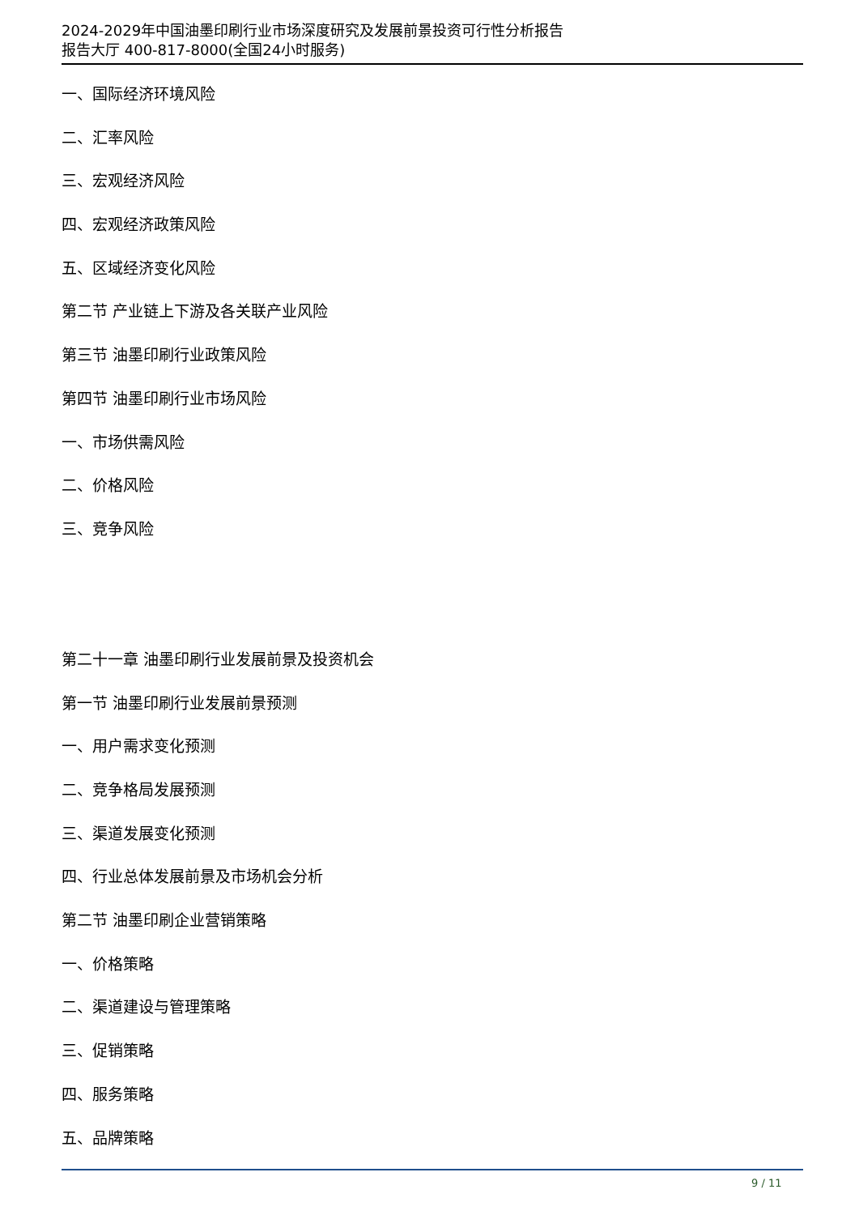2024-2029年中国油墨印刷行业市场深度研究及发展前景投资可行性分析报告
报告大厅 400-817-8000(全国24小时服务)
一、国际经济环境风险
二、汇率风险
三、宏观经济风险
四、宏观经济政策风险
五、区域经济变化风险
第二节 产业链上下游及各关联产业风险
第三节 油墨印刷行业政策风险
第四节 油墨印刷行业市场风险
一、市场供需风险
二、价格风险
三、竞争风险
第二十一章 油墨印刷行业发展前景及投资机会
第一节 油墨印刷行业发展前景预测
一、用户需求变化预测
二、竞争格局发展预测
三、渠道发展变化预测
四、行业总体发展前景及市场机会分析
第二节 油墨印刷企业营销策略
一、价格策略
二、渠道建设与管理策略
三、促销策略
四、服务策略
五、品牌策略
9 / 11